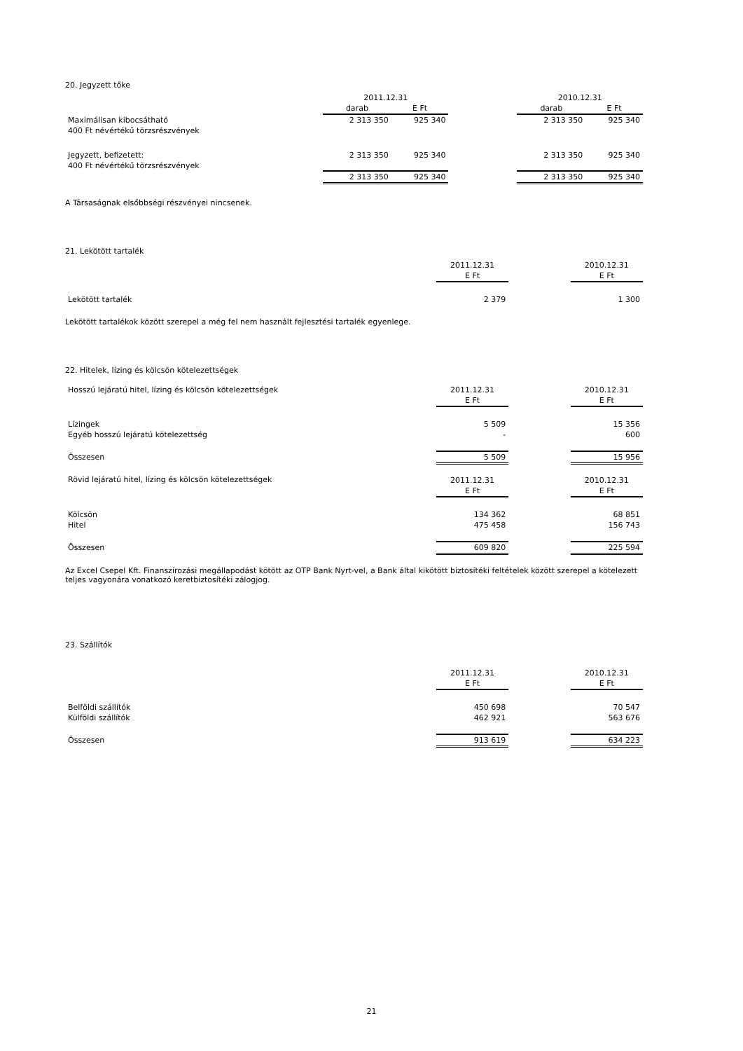20. Jegyzett tőke
| | 2011.12.31 | | | 2010.12.31 | |
| | darab | E Ft | | darab | E Ft |
| Maximálisan kibocsátható | 2 313 350 | 925 340 | | 2 313 350 | 925 340 |
| 400 Ft névértékű törzsrészvények | | | | | |
| Jegyzett, befizetett: | 2 313 350 | 925 340 | | 2 313 350 | 925 340 |
| 400 Ft névértékű törzsrészvények | | | | | |
| | 2 313 350 | 925 340 | | 2 313 350 | 925 340 |
A Társaságnak elsőbbségi részvényei nincsenek.
21. Lekötött tartalék
| | 2011.12.31 | | 2010.12.31 |
| | E Ft | | E Ft |
| Lekötött tartalék | 2 379 | | 1 300 |
Lekötött tartalékok között szerepel a még fel nem használt fejlesztési tartalék egyenlege.
22. Hitelek, lízing és kölcsön kötelezettségek
| Hosszú lejáratú hitel, lízing és kölcsön kötelezettségek | 2011.12.31 | | 2010.12.31 |
| | E Ft | | E Ft |
| Lízingek | 5 509 | | 15 356 |
| Egyéb hosszú lejáratú kötelezettség | - | | 600 |
| Összesen | 5 509 | | 15 956 |
| Rövid lejáratú hitel, lízing és kölcsön kötelezettségek | 2011.12.31 | | 2010.12.31 |
| | E Ft | | E Ft |
| Kölcsön | 134 362 | | 68 851 |
| Hitel | 475 458 | | 156 743 |
| Összesen | 609 820 | | 225 594 |
Az Excel Csepel Kft. Finanszírozási megállapodást kötött az OTP Bank Nyrt-vel, a Bank által kikötött biztosítéki feltételek között szerepel a kötelezett teljes vagyonára vonatkozó keretbiztosítéki zálogjog.
23. Szállítók
| | 2011.12.31 | | 2010.12.31 |
| | E Ft | | E Ft |
| Belföldi szállítók | 450 698 | | 70 547 |
| Külföldi szállítók | 462 921 | | 563 676 |
| Összesen | 913 619 | | 634 223 |
21